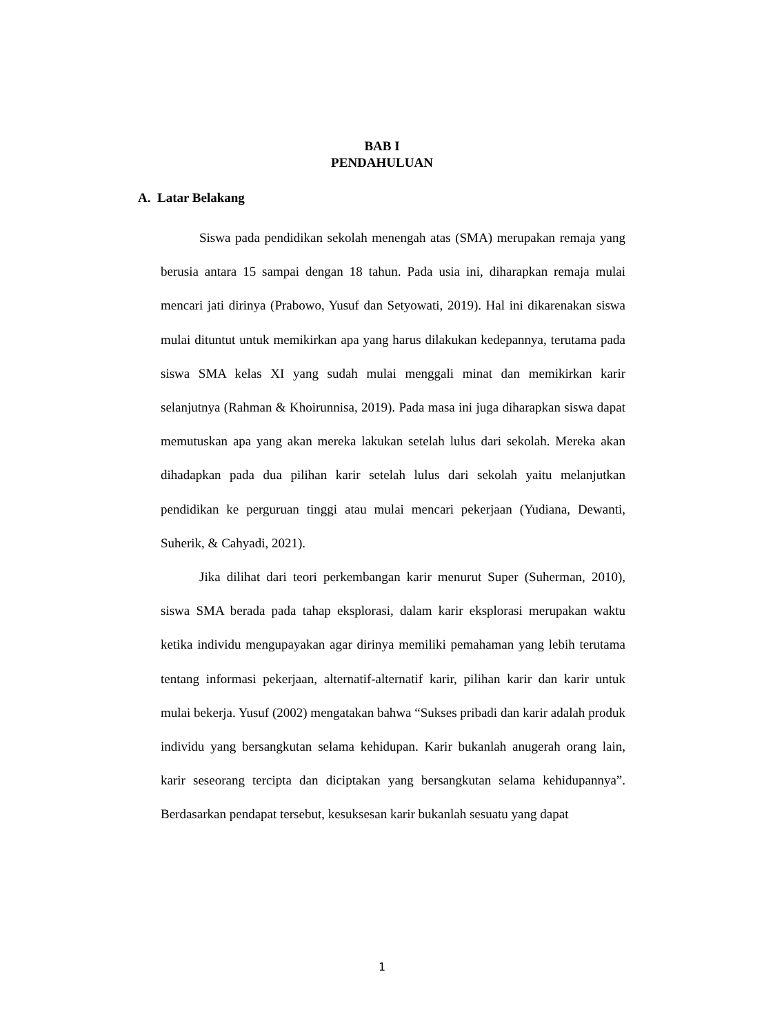BAB I
PENDAHULUAN
A. Latar Belakang
Siswa pada pendidikan sekolah menengah atas (SMA) merupakan remaja yang berusia antara 15 sampai dengan 18 tahun. Pada usia ini, diharapkan remaja mulai mencari jati dirinya (Prabowo, Yusuf dan Setyowati, 2019). Hal ini dikarenakan siswa mulai dituntut untuk memikirkan apa yang harus dilakukan kedepannya, terutama pada siswa SMA kelas XI yang sudah mulai menggali minat dan memikirkan karir selanjutnya (Rahman & Khoirunnisa, 2019). Pada masa ini juga diharapkan siswa dapat memutuskan apa yang akan mereka lakukan setelah lulus dari sekolah. Mereka akan dihadapkan pada dua pilihan karir setelah lulus dari sekolah yaitu melanjutkan pendidikan ke perguruan tinggi atau mulai mencari pekerjaan (Yudiana, Dewanti, Suherik, & Cahyadi, 2021).
Jika dilihat dari teori perkembangan karir menurut Super (Suherman, 2010), siswa SMA berada pada tahap eksplorasi, dalam karir eksplorasi merupakan waktu ketika individu mengupayakan agar dirinya memiliki pemahaman yang lebih terutama tentang informasi pekerjaan, alternatif-alternatif karir, pilihan karir dan karir untuk mulai bekerja. Yusuf (2002) mengatakan bahwa “Sukses pribadi dan karir adalah produk individu yang bersangkutan selama kehidupan. Karir bukanlah anugerah orang lain, karir seseorang tercipta dan diciptakan yang bersangkutan selama kehidupannya”. Berdasarkan pendapat tersebut, kesuksesan karir bukanlah sesuatu yang dapat
1